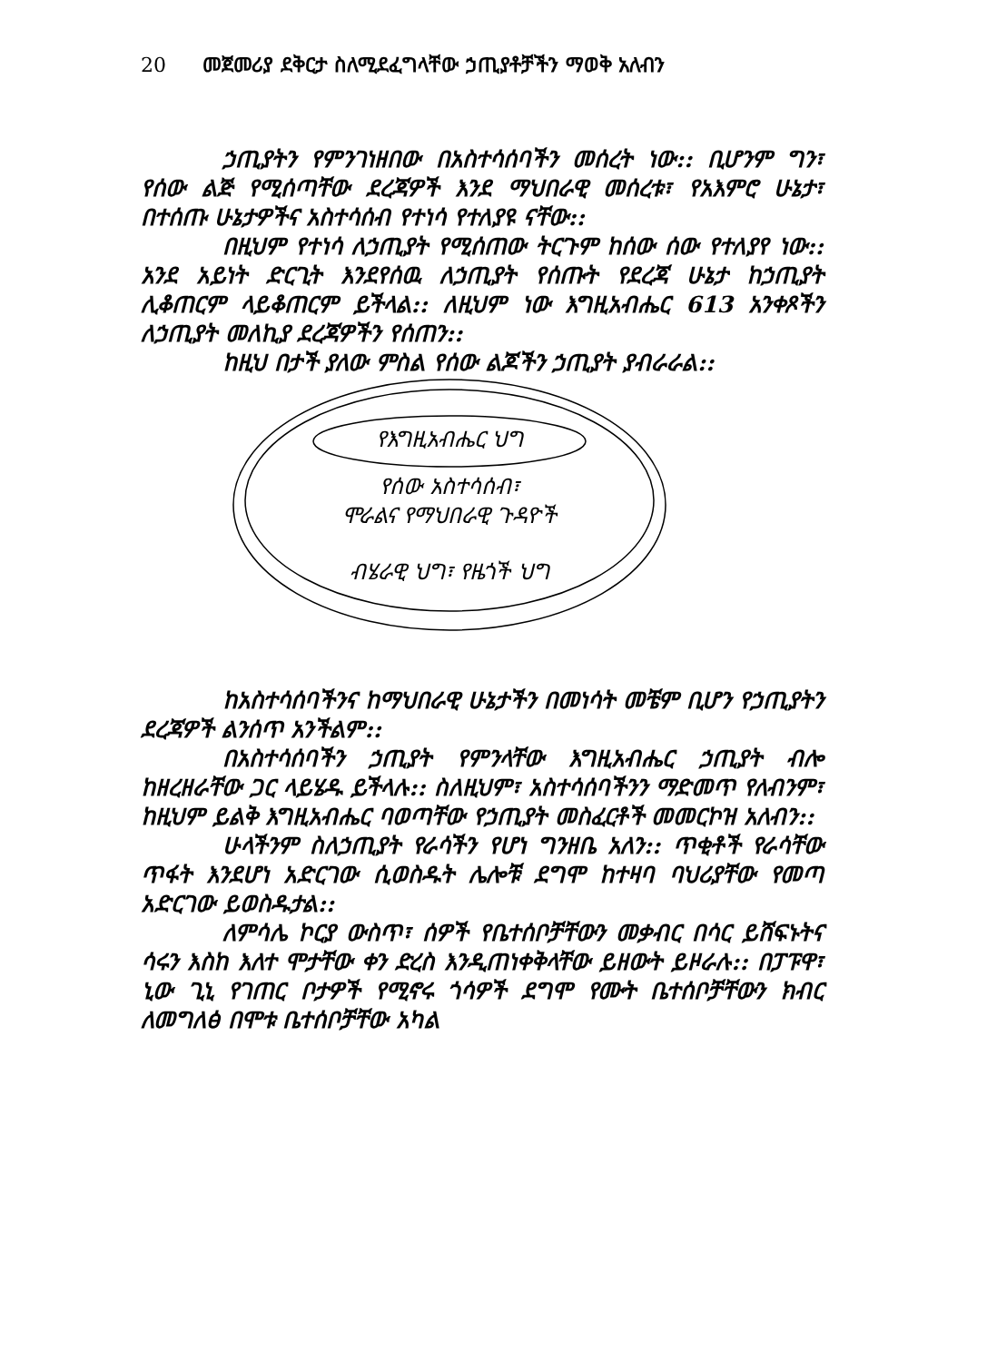20 መጀመሪያ ደቅርታ ስለሚደፈግላቸው ኃጢያቶቻችን ማወቅ አለብን
ኃጢያትን የምንገነዘበው በአስተሳሰባችን መሰረት ነው:: ቢሆንም ግን፣ የሰው ልጅ የሚሰጣቸው ደረጃዎች እንደ ማህበራዊ መሰረቱ፣ የአእምሮ ሁኔታ፣ በተሰጡ ሁኔታዎችና አስተሳሰብ የተነሳ የተለያዩ ናቸው::
በዚህም የተነሳ ለኃጢያት የሚሰጠው ትርጉም ከሰው ሰው የተለያየ ነው:: አንደ አይነት ድርጊት እንደየሰዉ ለኃጢያት የሰጡት የደረጃ ሁኔታ ከኃጢያት ሊቆጠርም ላይቆጠርም ይችላል:: ለዚህም ነው እግዚአብሔር 613 አንቀጾችን ለኃጢያት መለኪያ ደረጃዎችን የሰጠን::
ከዚህ በታች ያለው ምስል የሰው ልጆችን ኃጢያት ያብራራል::
የእግዚአብሔር ህግ
የሰው አስተሳሰብ፣
ሞራልና የማህበራዊ ጉዳዮች
ብሄራዊ ህግ፣ የዜጎች ህግ
ከአስተሳሰባችንና ከማህበራዊ ሁኔታችን በመነሳት መቼም ቢሆን የኃጢያትን ደረጃዎች ልንሰጥ አንችልም::
በአስተሳሰባችን ኃጢያት የምንላቸው እግዚአብሔር ኃጢያት ብሎ ከዘረዘራቸው ጋር ላይሄዱ ይችላሉ:: ስለዚህም፣ አስተሳሰባችንን ማድመጥ የለብንም፣ ከዚህም ይልቅ እግዚአብሔር ባወጣቸው የኃጢያት መስፈርቶች መመርኮዝ አለብን::
ሁላችንም ስለኃጢያት የራሳችን የሆነ ግንዘቤ አለን:: ጥቂቶች የራሳቸው ጥፋት እንደሆነ አድርገው ሲወስዱት ሌሎቹ ደግሞ ከተዛባ ባህሪያቸው የመጣ አድርገው ይወስዱታል::
ለምሳሌ ኮርያ ውስጥ፣ ሰዎች የቤተሰቦቻቸውን መቃብር በሳር ይሸፍኑትና ሳሩን እስከ እለተ ሞታቸው ቀን ድረስ እንዲጠነቀቅላቸው ይዘውት ይዞራሉ:: በፓፑዋ፣ ኒው ጊኒ የገጠር ቦታዎች የሚኖሩ ጎሳዎች ደግሞ የሙት ቤተሰቦቻቸውን ክብር ለመግለፅ በሞቱ ቤተሰቦቻቸው አካል